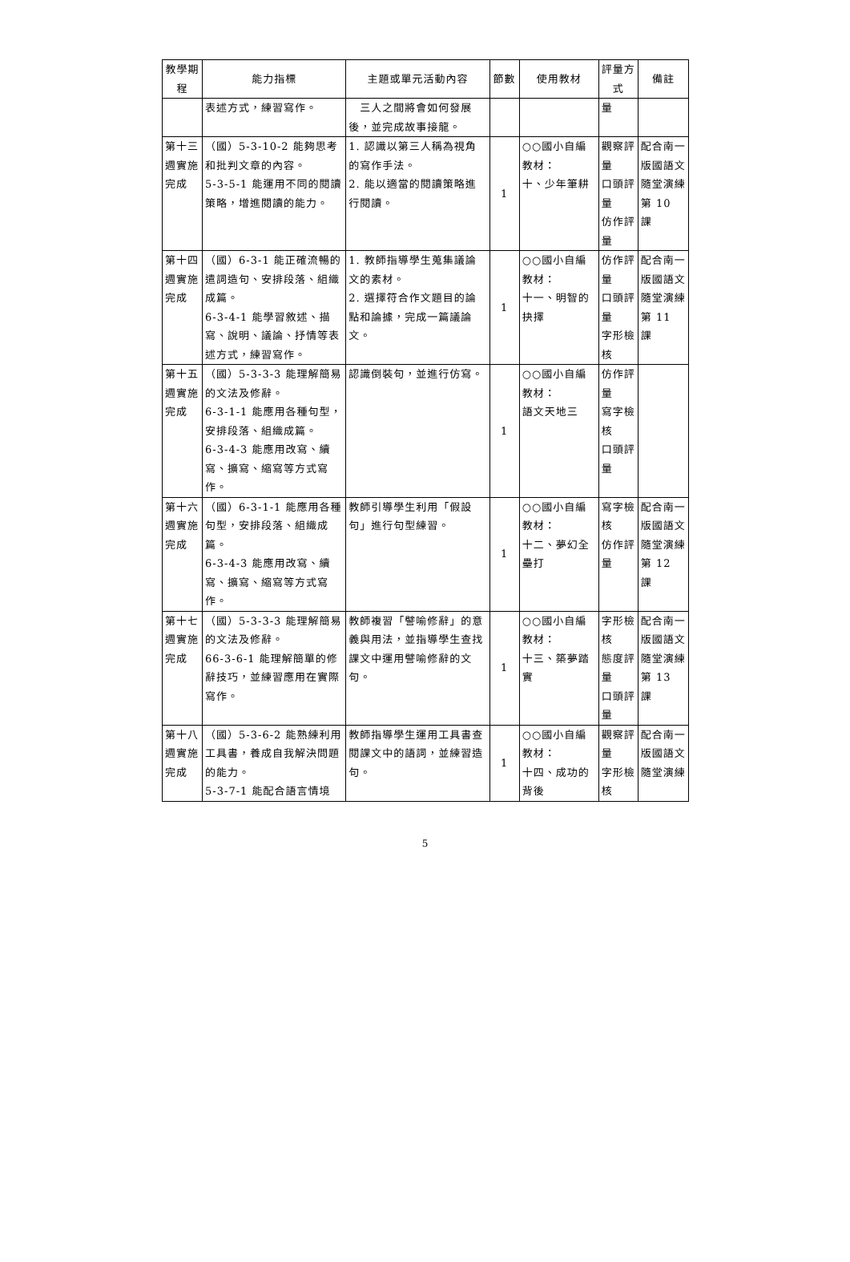| 教學期程 | 能力指標 | 主題或單元活動內容 | 節數 | 使用教材 | 評量方式 | 備註 |
| --- | --- | --- | --- | --- | --- | --- |
| | 表述方式，練習寫作。 | 三人之間將會如何發展後，並完成故事接龍。 | | | 量 | |
| 第十三週實施完成 | （國）5-3-10-2 能夠思考和批判文章的內容。 5-3-5-1 能運用不同的閱讀策略，增進閱讀的能力。 | 1. 認識以第三人稱為視角的寫作手法。 2. 能以適當的閱讀策略進行閱讀。 | 1 | ○○國小自編教材： 十、少年筆耕 | 觀察評量 口頭評量 仿作評量 | 配合南一版國語文隨堂演練第 10 課 |
| 第十四週實施完成 | （國）6-3-1 能正確流暢的遣詞造句、安排段落、組織成篇。 6-3-4-1 能學習敘述、描寫、說明、議論、抒情等表述方式，練習寫作。 | 1. 教師指導學生蒐集議論文的素材。 2. 選擇符合作文題目的論點和論據，完成一篇議論文。 | 1 | ○○國小自編教材： 十一、明智的抉擇 | 仿作評量 口頭評量 字形檢核 | 配合南一版國語文隨堂演練第 11 課 |
| 第十五週實施完成 | （國）5-3-3-3 能理解簡易的文法及修辭。 6-3-1-1 能應用各種句型，安排段落、組織成篇。 6-3-4-3 能應用改寫、續寫、擴寫、縮寫等方式寫作。 | 認識倒裝句，並進行仿寫。 | 1 | ○○國小自編教材： 語文天地三 | 仿作評量 寫字檢核 口頭評量 | |
| 第十六週實施完成 | （國）6-3-1-1 能應用各種句型，安排段落、組織成篇。 6-3-4-3 能應用改寫、續寫、擴寫、縮寫等方式寫作。 | 教師引導學生利用「假設句」進行句型練習。 | 1 | ○○國小自編教材： 十二、夢幻全壘打 | 寫字檢核 仿作評量 | 配合南一版國語文隨堂演練第 12 課 |
| 第十七週實施完成 | （國）5-3-3-3 能理解簡易的文法及修辭。 66-3-6-1 能理解簡單的修辭技巧，並練習應用在實際寫作。 | 教師複習「譬喻修辭」的意義與用法，並指導學生查找課文中運用譬喻修辭的文句。 | 1 | ○○國小自編教材： 十三、築夢踏實 | 字形檢核 態度評量 口頭評量 | 配合南一版國語文隨堂演練第 13 課 |
| 第十八週實施完成 | （國）5-3-6-2 能熟練利用工具書，養成自我解決問題的能力。 5-3-7-1 能配合語言情境 | 教師指導學生運用工具書查閱課文中的語詞，並練習造句。 | 1 | ○○國小自編教材： 十四、成功的背後 | 觀察評量 字形檢核 | 配合南一版國語文隨堂演練 |
5